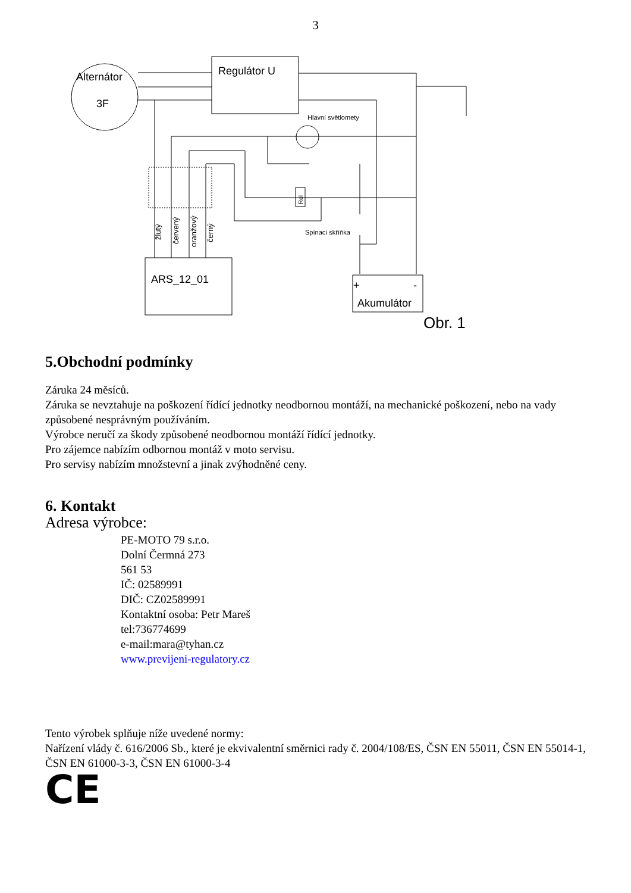3
Alternátor
3F
Regulátor U
ARS_12_01
Akumulátor
+
-
Hlavní světlomety
Spínací skříňka
Obr. 1
žlutý
červený
oranžový
černý
Rel
5.Obchodní podmínky
Záruka 24 měsíců.
Záruka se nevztahuje na poškození řídící jednotky neodbornou montáží, na mechanické poškození, nebo na vady způsobené nesprávným používáním.
Výrobce neručí za škody způsobené neodbornou montáží řídící jednotky.
Pro zájemce nabízím odbornou montáž v moto servisu.
Pro servisy nabízím množstevní a jinak zvýhodněné ceny.
6. Kontakt
Adresa výrobce:
PE-MOTO 79 s.r.o.
Dolní Čermná 273
561 53
IČ: 02589991
DIČ: CZ02589991
Kontaktní osoba: Petr Mareš
tel:736774699
e-mail:mara@tyhan.cz
www.previjeni-regulatory.cz
Tento výrobek splňuje níže uvedené normy:
Nařízení vlády č. 616/2006 Sb., které je ekvivalentní směrnici rady č. 2004/108/ES, ČSN EN 55011, ČSN EN 55014-1, ČSN EN 61000-3-3, ČSN EN 61000-3-4
CE